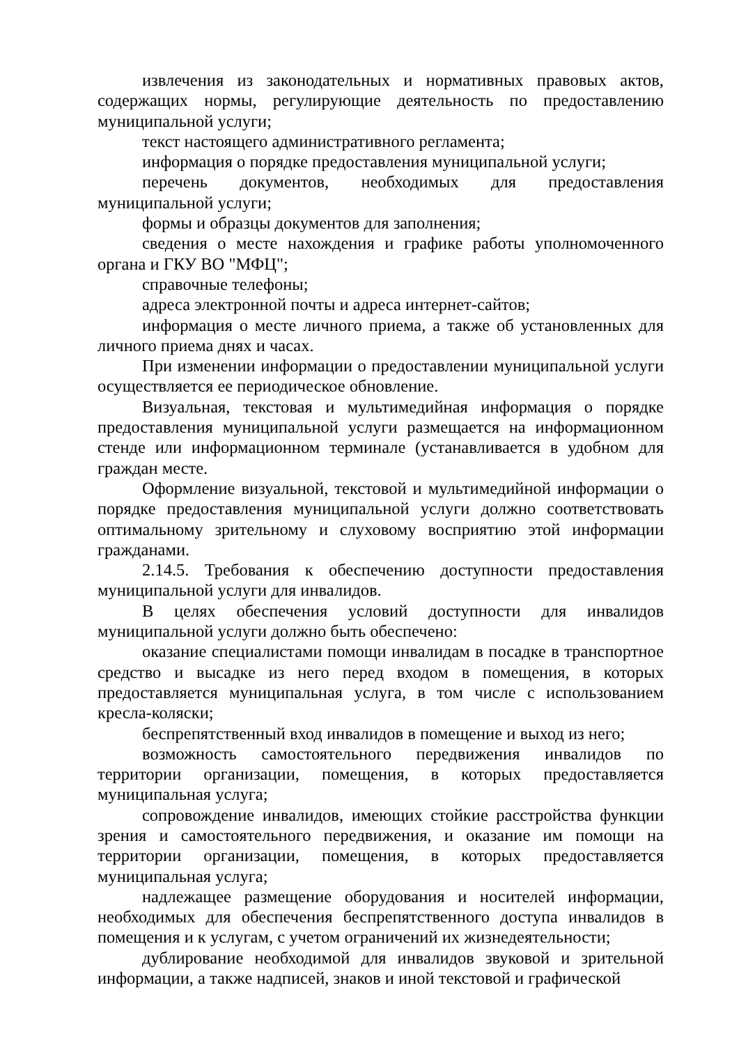извлечения из законодательных и нормативных правовых актов, содержащих нормы, регулирующие деятельность по предоставлению муниципальной услуги;
текст настоящего административного регламента;
информация о порядке предоставления муниципальной услуги;
перечень документов, необходимых для предоставления муниципальной услуги;
формы и образцы документов для заполнения;
сведения о месте нахождения и графике работы уполномоченного органа и ГКУ ВО "МФЦ";
справочные телефоны;
адреса электронной почты и адреса интернет-сайтов;
информация о месте личного приема, а также об установленных для личного приема днях и часах.
При изменении информации о предоставлении муниципальной услуги осуществляется ее периодическое обновление.
Визуальная, текстовая и мультимедийная информация о порядке предоставления муниципальной услуги размещается на информационном стенде или информационном терминале (устанавливается в удобном для граждан месте.
Оформление визуальной, текстовой и мультимедийной информации о порядке предоставления муниципальной услуги должно соответствовать оптимальному зрительному и слуховому восприятию этой информации гражданами.
2.14.5. Требования к обеспечению доступности предоставления муниципальной услуги для инвалидов.
В целях обеспечения условий доступности для инвалидов муниципальной услуги должно быть обеспечено:
оказание специалистами помощи инвалидам в посадке в транспортное средство и высадке из него перед входом в помещения, в которых предоставляется муниципальная услуга, в том числе с использованием кресла-коляски;
беспрепятственный вход инвалидов в помещение и выход из него;
возможность самостоятельного передвижения инвалидов по территории организации, помещения, в которых предоставляется муниципальная услуга;
сопровождение инвалидов, имеющих стойкие расстройства функции зрения и самостоятельного передвижения, и оказание им помощи на территории организации, помещения, в которых предоставляется муниципальная услуга;
надлежащее размещение оборудования и носителей информации, необходимых для обеспечения беспрепятственного доступа инвалидов в помещения и к услугам, с учетом ограничений их жизнедеятельности;
дублирование необходимой для инвалидов звуковой и зрительной информации, а также надписей, знаков и иной текстовой и графической